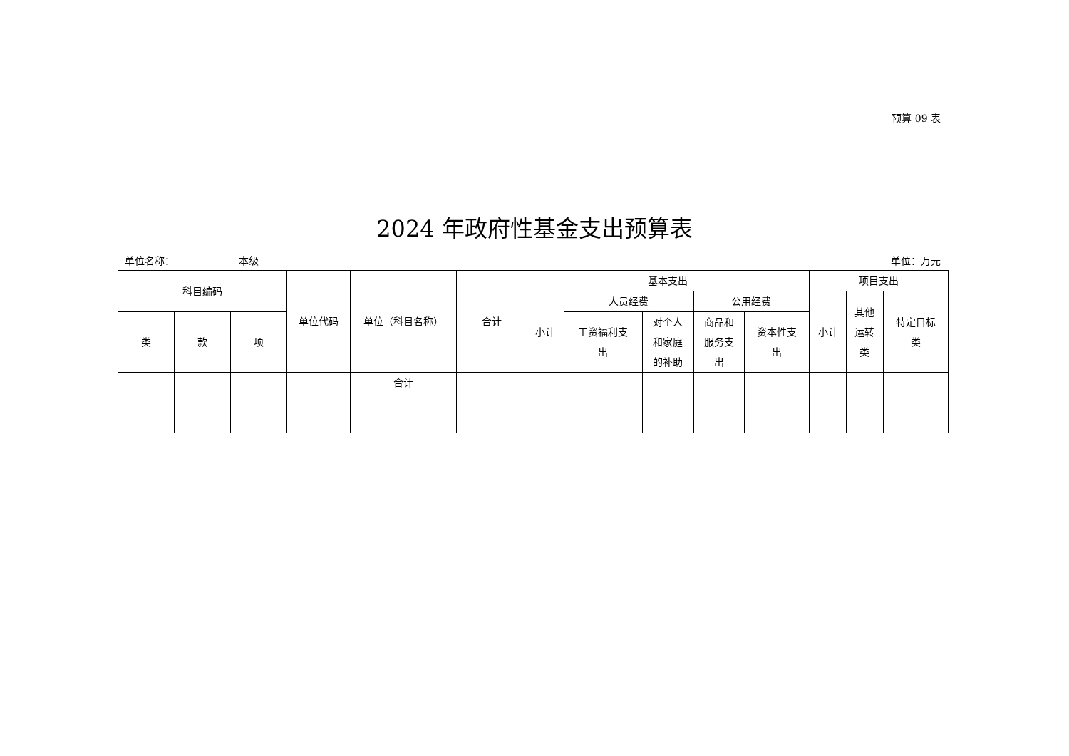预算 09 表
2024 年政府性基金支出预算表
单位名称： 本级 单位：万元
| 科目编码 | | | 单位代码 | 单位（科目名称） | 合计 | 基本支出 | | | | | 项目支出 | | |
| --- | --- | --- | --- | --- | --- | --- | --- | --- | --- | --- | --- | --- | --- |
| | | | | | | 小计 | 人员经费 | | 公用经费 | | 小计 | 其他 运转 类 | 特定目标 类 |
| 类 | 款 | 项 | | | | | 工资福利支 出 | 对个人 和家庭 的补助 | 商品和 服务支 出 | 资本性支 出 | | | |
| | | | | 合计 | | | | | | | | | |